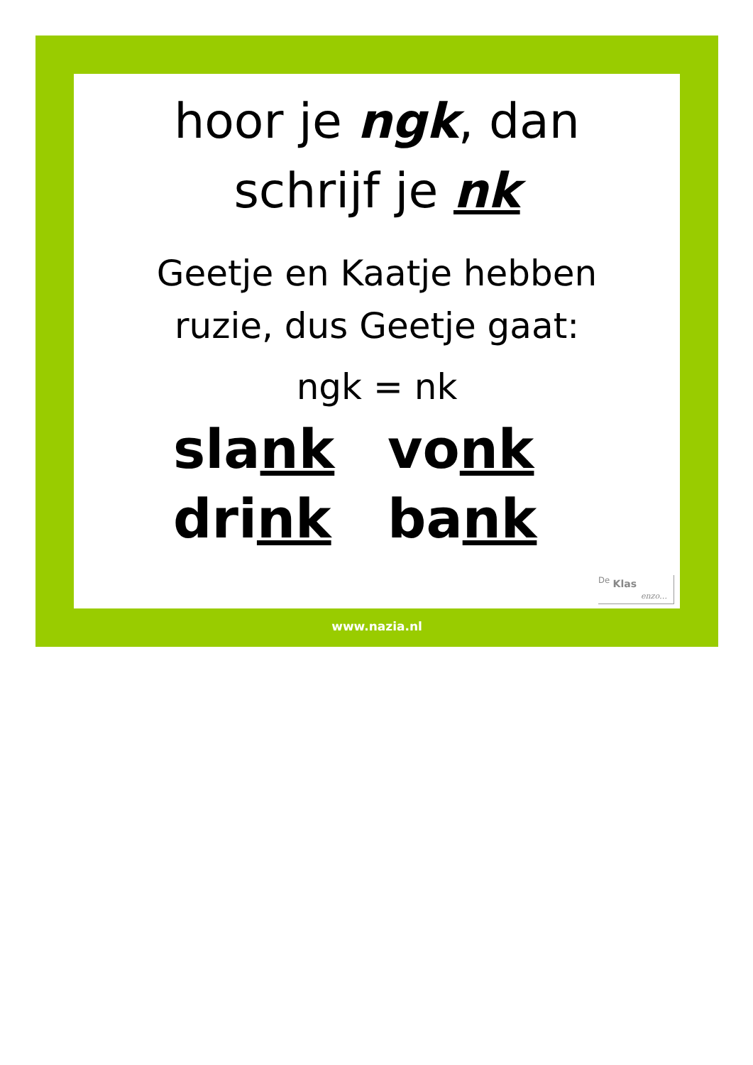hoor je ngk, dan
schrijf je nk
Geetje en Kaatje hebben
ruzie, dus Geetje gaat:
ngk = nk
slank vonk drink bank
<sup>De</sup> Klas
enzo…
www.nazia.nl